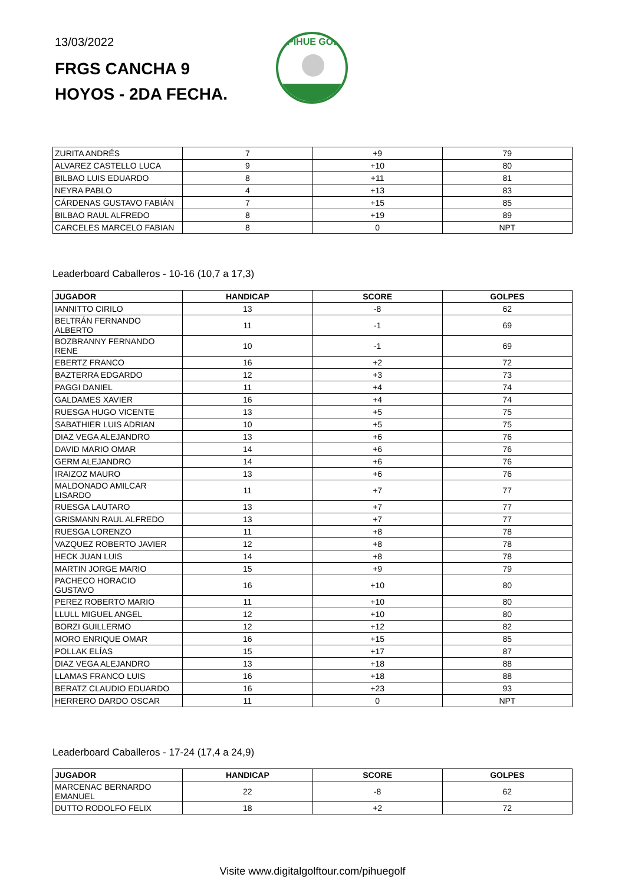13/03/2022
FRGS CANCHA 9
HOYOS - 2DA FECHA.
PIHUE GOLF
| ZURITA ANDRÉS | 7 | +9 | 79 |
| ALVAREZ CASTELLO LUCA | 9 | +10 | 80 |
| BILBAO LUIS EDUARDO | 8 | +11 | 81 |
| NEYRA PABLO | 4 | +13 | 83 |
| CÁRDENAS GUSTAVO FABIÁN | 7 | +15 | 85 |
| BILBAO RAUL ALFREDO | 8 | +19 | 89 |
| CARCELES MARCELO FABIAN | 8 | 0 | NPT |
Leaderboard Caballeros - 10-16 (10,7 a 17,3)
| JUGADOR | HANDICAP | SCORE | GOLPES |
| --- | --- | --- | --- |
| IANNITTO CIRILO | 13 | -8 | 62 |
| BELTRÁN FERNANDO ALBERTO | 11 | -1 | 69 |
| BOZBRANNY FERNANDO RENE | 10 | -1 | 69 |
| EBERTZ FRANCO | 16 | +2 | 72 |
| BAZTERRA EDGARDO | 12 | +3 | 73 |
| PAGGI DANIEL | 11 | +4 | 74 |
| GALDAMES XAVIER | 16 | +4 | 74 |
| RUESGA HUGO VICENTE | 13 | +5 | 75 |
| SABATHIER LUIS ADRIAN | 10 | +5 | 75 |
| DIAZ VEGA ALEJANDRO | 13 | +6 | 76 |
| DAVID MARIO OMAR | 14 | +6 | 76 |
| GERM ALEJANDRO | 14 | +6 | 76 |
| IRAIZOZ MAURO | 13 | +6 | 76 |
| MALDONADO AMILCAR LISARDO | 11 | +7 | 77 |
| RUESGA LAUTARO | 13 | +7 | 77 |
| GRISMANN RAUL ALFREDO | 13 | +7 | 77 |
| RUESGA LORENZO | 11 | +8 | 78 |
| VAZQUEZ ROBERTO JAVIER | 12 | +8 | 78 |
| HECK JUAN LUIS | 14 | +8 | 78 |
| MARTIN JORGE MARIO | 15 | +9 | 79 |
| PACHECO HORACIO GUSTAVO | 16 | +10 | 80 |
| PEREZ ROBERTO MARIO | 11 | +10 | 80 |
| LLULL MIGUEL ANGEL | 12 | +10 | 80 |
| BORZI GUILLERMO | 12 | +12 | 82 |
| MORO ENRIQUE OMAR | 16 | +15 | 85 |
| POLLAK ELÍAS | 15 | +17 | 87 |
| DIAZ VEGA ALEJANDRO | 13 | +18 | 88 |
| LLAMAS FRANCO LUIS | 16 | +18 | 88 |
| BERATZ CLAUDIO EDUARDO | 16 | +23 | 93 |
| HERRERO DARDO OSCAR | 11 | 0 | NPT |
Leaderboard Caballeros - 17-24 (17,4 a 24,9)
| JUGADOR | HANDICAP | SCORE | GOLPES |
| --- | --- | --- | --- |
| MARCENAC BERNARDO EMANUEL | 22 | -8 | 62 |
| DUTTO RODOLFO FELIX | 18 | +2 | 72 |
Visite www.digitalgolftour.com/pihuegolf